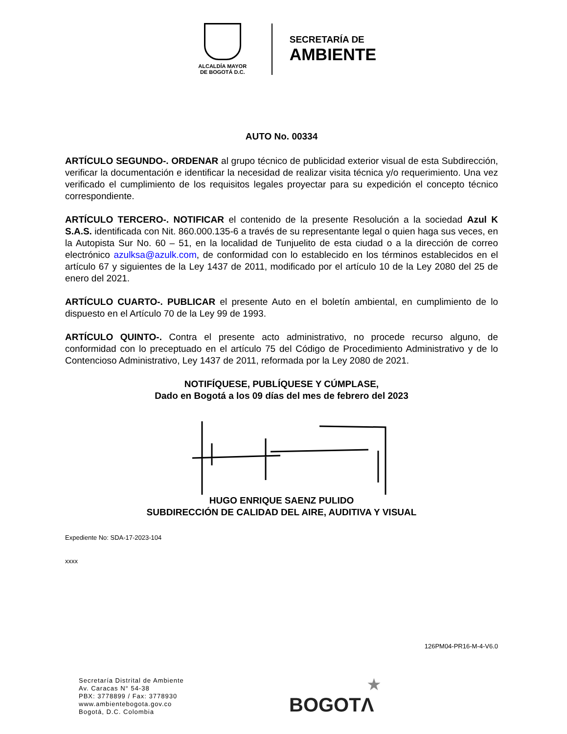ALCALDÍA MAYOR
DE BOGOTÁ D.C.
SECRETARÍA DE
AMBIENTE
AUTO No. 00334
ARTÍCULO SEGUNDO-. ORDENAR al grupo técnico de publicidad exterior visual de esta Subdirección, verificar la documentación e identificar la necesidad de realizar visita técnica y/o requerimiento. Una vez verificado el cumplimiento de los requisitos legales proyectar para su expedición el concepto técnico correspondiente.
ARTÍCULO TERCERO-. NOTIFICAR el contenido de la presente Resolución a la sociedad Azul K S.A.S. identificada con Nit. 860.000.135-6 a través de su representante legal o quien haga sus veces, en la Autopista Sur No. 60 – 51, en la localidad de Tunjuelito de esta ciudad o a la dirección de correo electrónico azulksa@azulk.com, de conformidad con lo establecido en los términos establecidos en el artículo 67 y siguientes de la Ley 1437 de 2011, modificado por el artículo 10 de la Ley 2080 del 25 de enero del 2021.
ARTÍCULO CUARTO-. PUBLICAR el presente Auto en el boletín ambiental, en cumplimiento de lo dispuesto en el Artículo 70 de la Ley 99 de 1993.
ARTÍCULO QUINTO-. Contra el presente acto administrativo, no procede recurso alguno, de conformidad con lo preceptuado en el artículo 75 del Código de Procedimiento Administrativo y de lo Contencioso Administrativo, Ley 1437 de 2011, reformada por la Ley 2080 de 2021.
NOTIFÍQUESE, PUBLÍQUESE Y CÚMPLASE,
Dado en Bogotá a los 09 días del mes de febrero del 2023
HUGO ENRIQUE SAENZ PULIDO
SUBDIRECCIÓN DE CALIDAD DEL AIRE, AUDITIVA Y VISUAL
Expediente No: SDA-17-2023-104
xxxx
126PM04-PR16-M-4-V6.0
Secretaría Distrital de Ambiente
Av. Caracas N° 54-38
PBX: 3778899 / Fax: 3778930
www.ambientebogota.gov.co
Bogotá, D.C. Colombia
★
BOGOTΛ